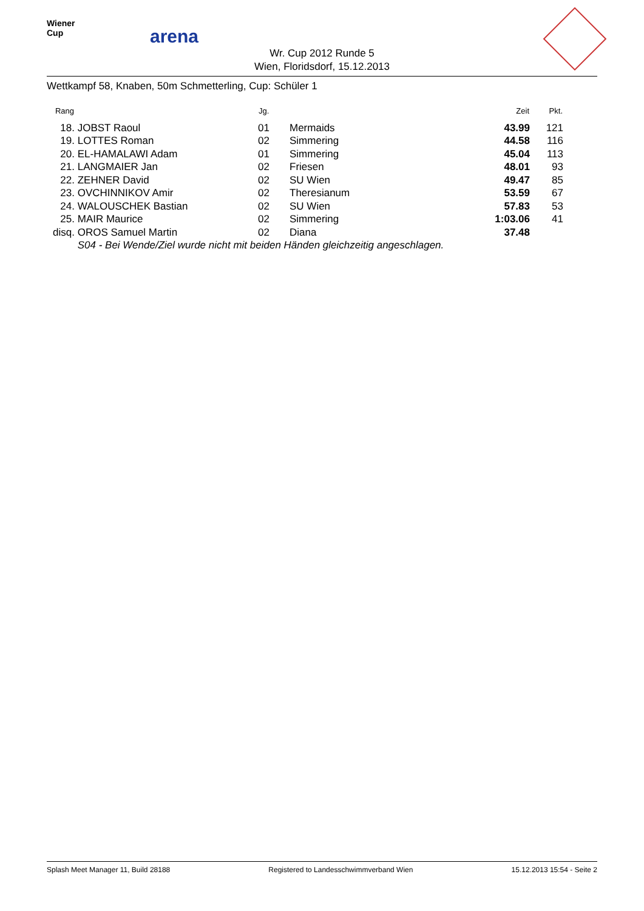Wiener
Cup
arena
Wr. Cup 2012 Runde 5
Wien, Floridsdorf, 15.12.2013
Wettkampf 58, Knaben, 50m Schmetterling, Cup: Schüler 1
| Rang | | Jg. | | Zeit | Pkt. |
| --- | --- | --- | --- | --- | --- |
| 18. | JOBST Raoul | 01 | Mermaids | 43.99 | 121 |
| 19. | LOTTES Roman | 02 | Simmering | 44.58 | 116 |
| 20. | EL-HAMALAWI Adam | 01 | Simmering | 45.04 | 113 |
| 21. | LANGMAIER Jan | 02 | Friesen | 48.01 | 93 |
| 22. | ZEHNER David | 02 | SU Wien | 49.47 | 85 |
| 23. | OVCHINNIKOV Amir | 02 | Theresianum | 53.59 | 67 |
| 24. | WALOUSCHEK Bastian | 02 | SU Wien | 57.83 | 53 |
| 25. | MAIR Maurice | 02 | Simmering | 1:03.06 | 41 |
| disq. | OROS Samuel Martin | 02 | Diana | 37.48 | |
| | S04 - Bei Wende/Ziel wurde nicht mit beiden Händen gleichzeitig angeschlagen. | | | | |
Splash Meet Manager 11, Build 28188 Registered to Landesschwimmverband Wien 15.12.2013 15:54 - Seite 2